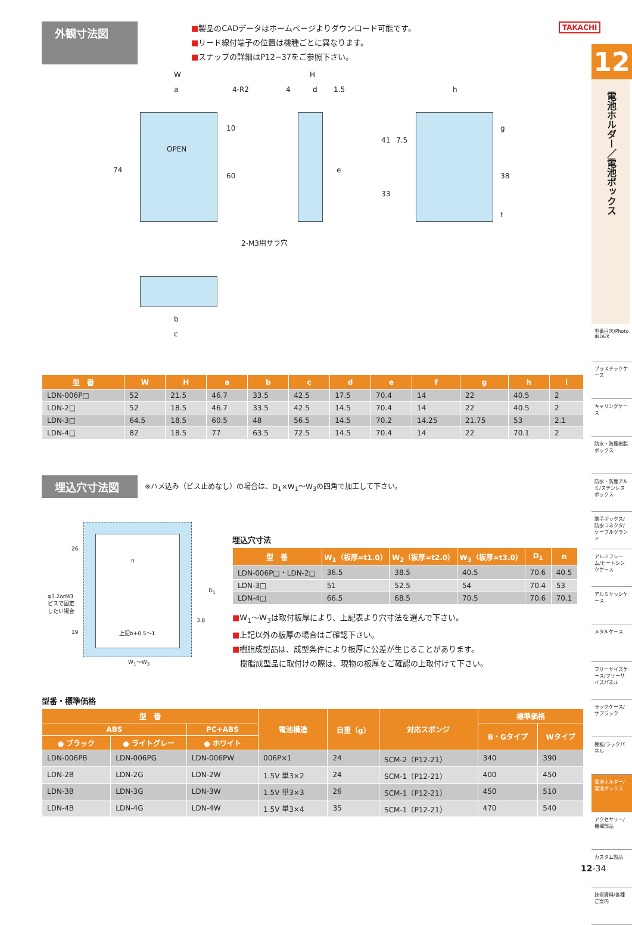TAKACHI
外観寸法図
■製品のCADデータはホームページよりダウンロード可能です。
■リード線付端子の位置は機種ごとに異なります。
■スナップの詳細はP12−37をご参照下さい。
W
a 4-R2
H
4 d 1.5 h
OPEN
74
10
60
e
41 7.5
33
g
38
f
2-M3用サラ穴
b
c
| 型 番 | W | H | a | b | c | d | e | f | g | h | i |
| --- | --- | --- | --- | --- | --- | --- | --- | --- | --- | --- | --- |
| LDN-006P□ | 52 | 21.5 | 46.7 | 33.5 | 42.5 | 17.5 | 70.4 | 14 | 22 | 40.5 | 2 |
| LDN-2□ | 52 | 18.5 | 46.7 | 33.5 | 42.5 | 14.5 | 70.4 | 14 | 22 | 40.5 | 2 |
| LDN-3□ | 64.5 | 18.5 | 60.5 | 48 | 56.5 | 14.5 | 70.2 | 14.25 | 21.75 | 53 | 2.1 |
| LDN-4□ | 82 | 18.5 | 77 | 63.5 | 72.5 | 14.5 | 70.4 | 14 | 22 | 70.1 | 2 |
埋込穴寸法図
※ハメ込み（ビス止めなし）の場合は、D<sub>1</sub>×W<sub>1</sub>〜W<sub>3</sub>の四角で加工して下さい。
26
n
φ3.2orM3
ビスで固定
したい場合
D<sub>1</sub>
3.8
19 上記b+0.5〜1
W<sub>1</sub>〜W<sub>3</sub>
埋込穴寸法
| 型 番 | W<sub>1</sub>（板厚=t1.0） | W<sub>2</sub>（板厚=t2.0） | W<sub>3</sub>（板厚=t3.0） | D<sub>1</sub> | n |
| --- | --- | --- | --- | --- | --- |
| LDN-006P□・LDN-2□ | 36.5 | 38.5 | 40.5 | 70.6 | 40.5 |
| LDN-3□ | 51 | 52.5 | 54 | 70.4 | 53 |
| LDN-4□ | 66.5 | 68.5 | 70.5 | 70.6 | 70.1 |
■W<sub>1</sub>〜W<sub>3</sub>は取付板厚により、上記表より穴寸法を選んで下さい。
■上記以外の板厚の場合はご確認下さい。
■樹脂成型品は、成型条件により板厚に公差が生じることがあります。
　樹脂成型品に取付けの際は、現物の板厚をご確認の上取付けて下さい。
型番・標準価格
| 型 番 | | | 電池構造 | 自重（g） | 対応スポンジ | 標準価格 | |
| --- | --- | --- | --- | --- | --- | --- | --- |
| ABS | | PC+ABS | | | | B・Gタイプ | Wタイプ |
| ● ブラック | ● ライトグレー | ● ホワイト | | | | | |
| LDN-006PB | LDN-006PG | LDN-006PW | 006P×1 | 24 | SCM-2（P12-21） | 340 | 390 |
| LDN-2B | LDN-2G | LDN-2W | 1.5V 単3×2 | 24 | SCM-1（P12-21） | 400 | 450 |
| LDN-3B | LDN-3G | LDN-3W | 1.5V 単3×3 | 26 | SCM-1（P12-21） | 450 | 510 |
| LDN-4B | LDN-4G | LDN-4W | 1.5V 単3×4 | 35 | SCM-1（P12-21） | 470 | 540 |
12
電池ホルダー／電池ボックス
型番目次/Photo INDEX
プラスチックケース
キャリングケース
防水・防塵樹脂ボックス
防水・防塵アルミ/ステンレスボックス
端子ボックス/防水コネクタ/ケーブルグランド
アルミフレーム/ヒートシンクケース
アルミサッシケース
メタルケース
フリーサイズケース/フリーサイズパネル
ラックケース/サブラック
棚板/ラックパネル
電池ホルダー/電池ボックス
アクセサリー/機構部品
カスタム製品
技術資料/各種ご案内
12-34